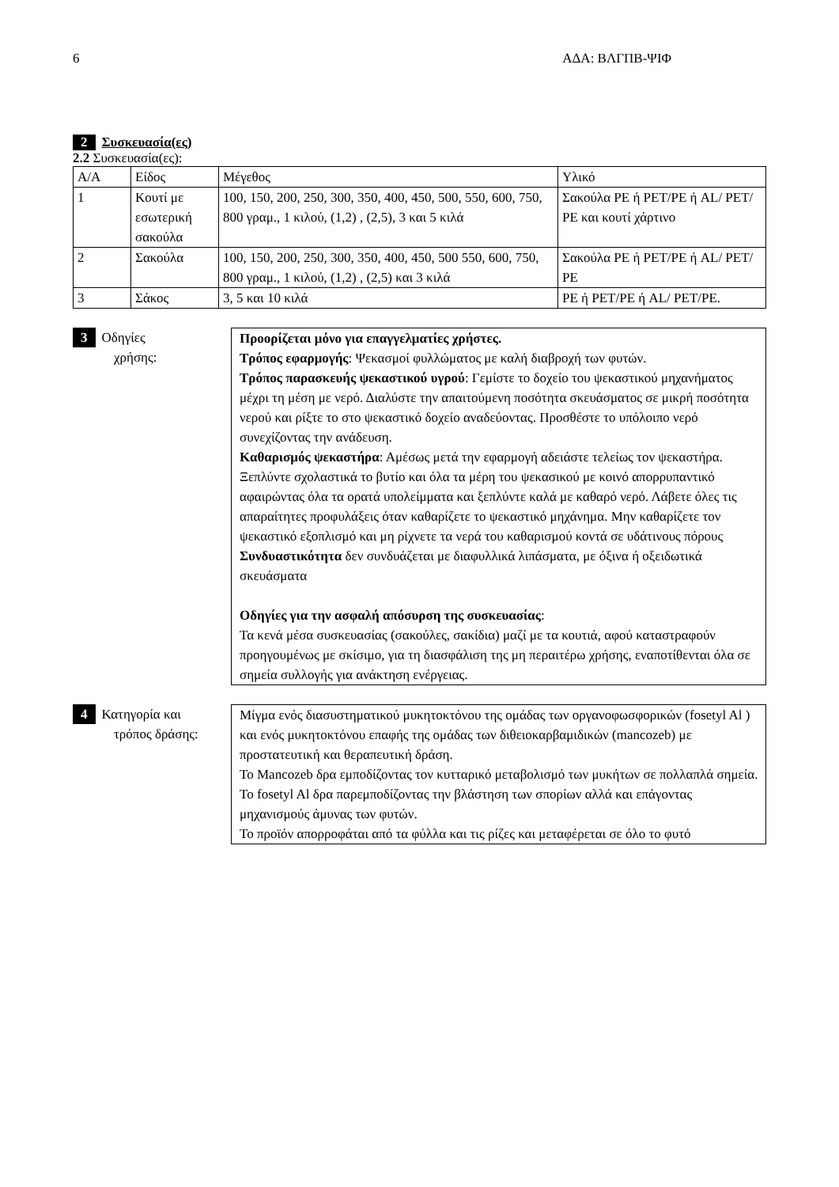6 ΑΔΑ: ΒΛΓΠΒ-ΨΙΦ
2 Συσκευασία(ες)
2.2 Συσκευασία(ες):
| Α/Α | Είδος | Μέγεθος | Υλικό |
| 1 | Κουτί με εσωτερική σακούλα | 100, 150, 200, 250, 300, 350, 400, 450, 500, 550, 600, 750, 800 γραμ., 1 κιλού, (1,2) , (2,5), 3 και 5 κιλά | Σακούλα PE ή PET/PE ή AL/ PET/ PE και κουτί χάρτινο |
| 2 | Σακούλα | 100, 150, 200, 250, 300, 350, 400, 450, 500 550, 600, 750, 800 γραμ., 1 κιλού, (1,2) , (2,5) και 3 κιλά | Σακούλα PE ή PET/PE ή AL/ PET/ PE |
| 3 | Σάκος | 3, 5 και 10 κιλά | PE ή PET/PE ή AL/ PET/PE. |
3 Οδηγίες
χρήσης:
Προορίζεται μόνο για επαγγελματίες χρήστες.
Τρόπος εφαρμογής: Ψεκασμοί φυλλώματος με καλή διαβροχή των φυτών.
Τρόπος παρασκευής ψεκαστικού υγρού: Γεμίστε το δοχείο του ψεκαστικού μηχανήματος μέχρι τη μέση με νερό. Διαλύστε την απαιτούμενη ποσότητα σκευάσματος σε μικρή ποσότητα νερού και ρίξτε το στο ψεκαστικό δοχείο αναδεύοντας. Προσθέστε το υπόλοιπο νερό συνεχίζοντας την ανάδευση.
Καθαρισμός ψεκαστήρα: Αμέσως μετά την εφαρμογή αδειάστε τελείως τον ψεκαστήρα. Ξεπλύντε σχολαστικά το βυτίο και όλα τα μέρη του ψεκασικού με κοινό απορρυπαντικό αφαιρώντας όλα τα ορατά υπολείμματα και ξεπλύντε καλά με καθαρό νερό. Λάβετε όλες τις απαραίτητες προφυλάξεις όταν καθαρίζετε το ψεκαστικό μηχάνημα. Μην καθαρίζετε τον ψεκαστικό εξοπλισμό και μη ρίχνετε τα νερά του καθαρισμού κοντά σε υδάτινους πόρους
Συνδυαστικότητα δεν συνδυάζεται με διαφυλλικά λιπάσματα, με όξινα ή οξειδωτικά σκευάσματα
Οδηγίες για την ασφαλή απόσυρση της συσκευασίας:
Τα κενά μέσα συσκευασίας (σακούλες, σακίδια) μαζί με τα κουτιά, αφού καταστραφούν προηγουμένως με σκίσιμο, για τη διασφάλιση της μη περαιτέρω χρήσης, εναποτίθενται όλα σε σημεία συλλογής για ανάκτηση ενέργειας.
4 Κατηγορία και
τρόπος δράσης:
Μίγμα ενός διασυστηματικού μυκητοκτόνου της ομάδας των οργανοφωσφορικών (fosetyl Al ) και ενός μυκητοκτόνου επαφής της ομάδας των διθειοκαρβαμιδικών (mancozeb) με προστατευτική και θεραπευτική δράση.
Το Mancozeb δρα εμποδίζοντας τον κυτταρικό μεταβολισμό των μυκήτων σε πολλαπλά σημεία.
Το fosetyl Al δρα παρεμποδίζοντας την βλάστηση των σπορίων αλλά και επάγοντας μηχανισμούς άμυνας των φυτών.
Το προϊόν απορροφάται από τα φύλλα και τις ρίζες και μεταφέρεται σε όλο το φυτό